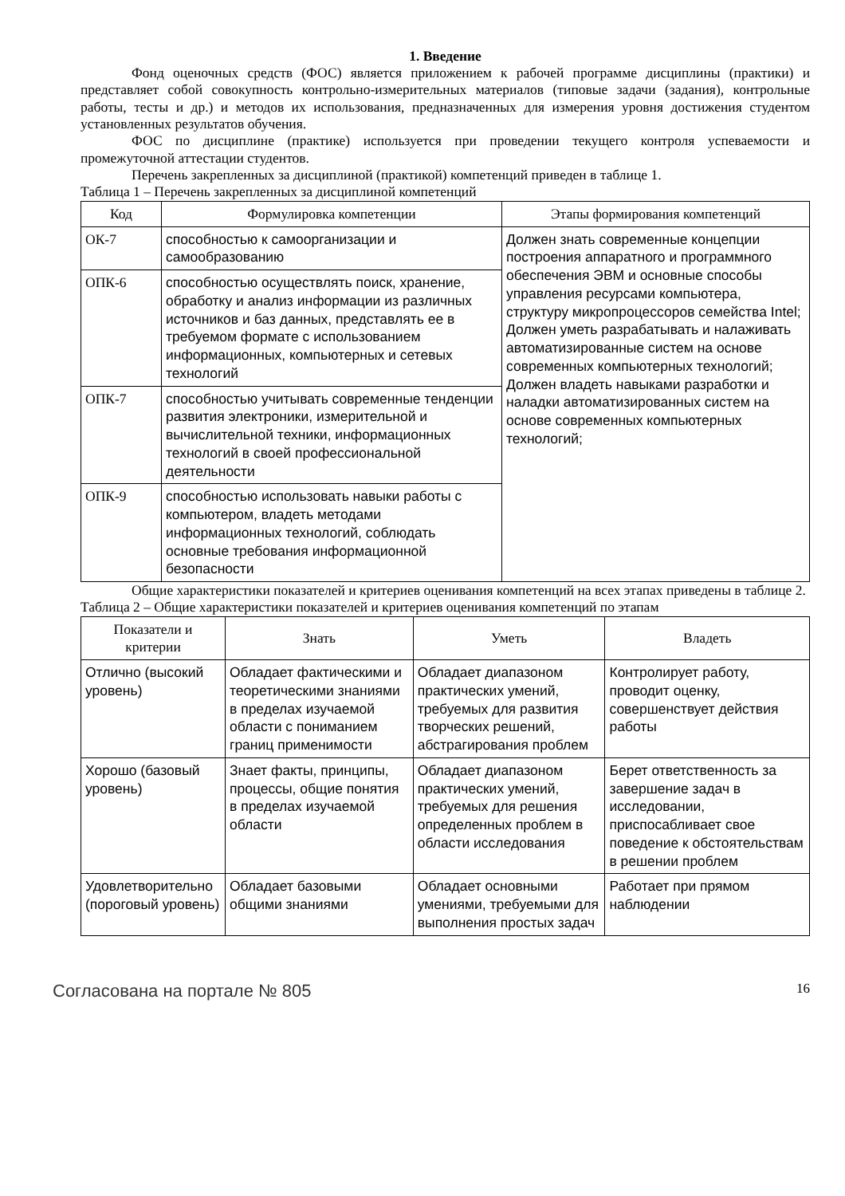1. Введение
Фонд оценочных средств (ФОС) является приложением к рабочей программе дисциплины (практики) и представляет собой совокупность контрольно-измерительных материалов (типовые задачи (задания), контрольные работы, тесты и др.) и методов их использования, предназначенных для измерения уровня достижения студентом установленных результатов обучения.
ФОС по дисциплине (практике) используется при проведении текущего контроля успеваемости и промежуточной аттестации студентов.
Перечень закрепленных за дисциплиной (практикой) компетенций приведен в таблице 1.
Таблица 1 – Перечень закрепленных за дисциплиной компетенций
| Код | Формулировка компетенции | Этапы формирования компетенций |
| --- | --- | --- |
| ОК-7 | способностью к самоорганизации и самообразованию | Должен знать современные концепции построения аппаратного и программного обеспечения ЭВМ и основные способы управления ресурсами компьютера, структуру микропроцессоров семейства Intel; Должен уметь разрабатывать и налаживать автоматизированные систем на основе современных компьютерных технологий; Должен владеть навыками разработки и наладки автоматизированных систем на основе современных компьютерных технологий; |
| ОПК-6 | способностью осуществлять поиск, хранение, обработку и анализ информации из различных источников и баз данных, представлять ее в требуемом формате с использованием информационных, компьютерных и сетевых технологий | |
| ОПК-7 | способностью учитывать современные тенденции развития электроники, измерительной и вычислительной техники, информационных технологий в своей профессиональной деятельности | |
| ОПК-9 | способностью использовать навыки работы с компьютером, владеть методами информационных технологий, соблюдать основные требования информационной безопасности | |
Общие характеристики показателей и критериев оценивания компетенций на всех этапах приведены в таблице 2.
Таблица 2 – Общие характеристики показателей и критериев оценивания компетенций по этапам
| Показатели и критерии | Знать | Уметь | Владеть |
| --- | --- | --- | --- |
| Отлично (высокий уровень) | Обладает фактическими и теоретическими знаниями в пределах изучаемой области с пониманием границ применимости | Обладает диапазоном практических умений, требуемых для развития творческих решений, абстрагирования проблем | Контролирует работу, проводит оценку, совершенствует действия работы |
| Хорошо (базовый уровень) | Знает факты, принципы, процессы, общие понятия в пределах изучаемой области | Обладает диапазоном практических умений, требуемых для решения определенных проблем в области исследования | Берет ответственность за завершение задач в исследовании, приспосабливает свое поведение к обстоятельствам в решении проблем |
| Удовлетворительно (пороговый уровень) | Обладает базовыми общими знаниями | Обладает основными умениями, требуемыми для выполнения простых задач | Работает при прямом наблюдении |
Согласована на портале № 805
16